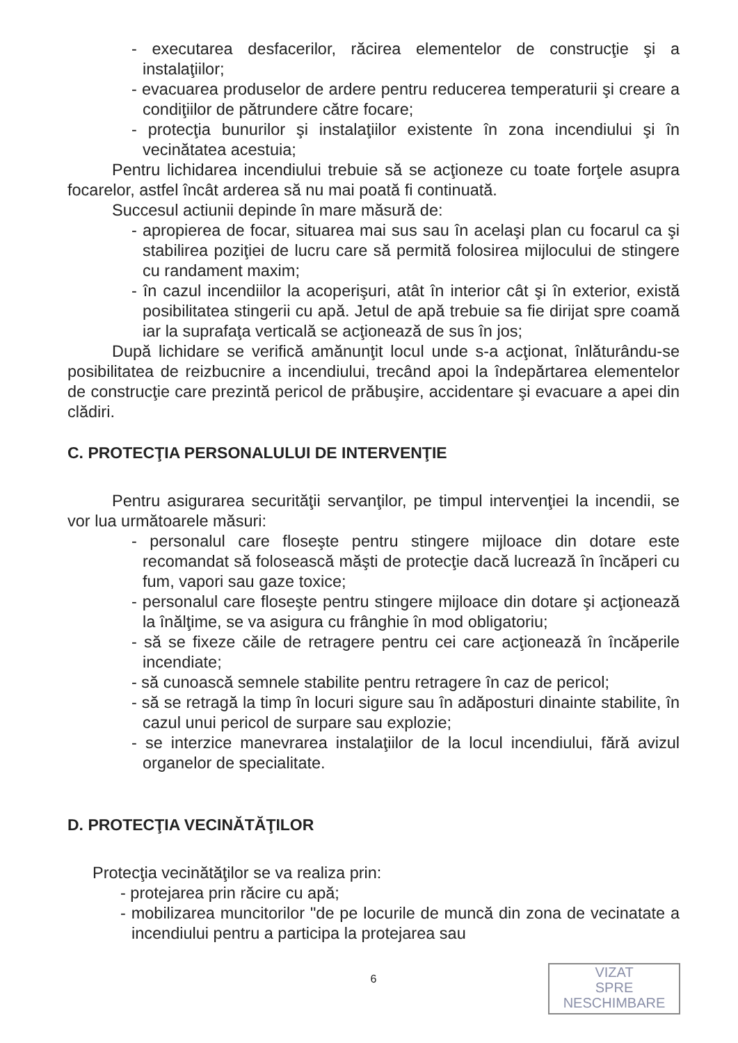- executarea desfacerilor, răcirea elementelor de construcţie şi a instalaţiilor;
- evacuarea produselor de ardere pentru reducerea temperaturii şi creare a condiţiilor de pătrundere către focare;
- protecţia bunurilor şi instalaţiilor existente în zona incendiului şi în vecinătatea acestuia;
Pentru lichidarea incendiului trebuie să se acţioneze cu toate forţele asupra focarelor, astfel încât arderea să nu mai poată fi continuată.
Succesul actiunii depinde în mare măsură de:
- apropierea de focar, situarea mai sus sau în acelaşi plan cu focarul ca şi stabilirea poziţiei de lucru care să permită folosirea mijlocului de stingere cu randament maxim;
- în cazul incendiilor la acoperişuri, atât în interior cât şi în exterior, există posibilitatea stingerii cu apă. Jetul de apă trebuie sa fie dirijat spre coamă iar la suprafaţa verticală se acţionează de sus în jos;
După lichidare se verifică amănunţit locul unde s-a acţionat, înlăturându-se posibilitatea de reizbucnire a incendiului, trecând apoi la îndepărtarea elementelor de construcţie care prezintă pericol de prăbuşire, accidentare şi evacuare a apei din clădiri.
C. PROTECŢIA PERSONALULUI DE INTERVENŢIE
Pentru asigurarea securităţii servanţilor, pe timpul intervenţiei la incendii, se vor lua următoarele măsuri:
- personalul care floseşte pentru stingere mijloace din dotare este recomandat să folosească măşti de protecţie dacă lucrează în încăperi cu fum, vapori sau gaze toxice;
- personalul care floseşte pentru stingere mijloace din dotare şi acţionează la înălţime, se va asigura cu frânghie în mod obligatoriu;
- să se fixeze căile de retragere pentru cei care acţionează în încăperile incendiate;
- să cunoască semnele stabilite pentru retragere în caz de pericol;
- să se retragă la timp în locuri sigure sau în adăposturi dinainte stabilite, în cazul unui pericol de surpare sau explozie;
- se interzice manevrarea instalaţiilor de la locul incendiului, fără avizul organelor de specialitate.
D. PROTECŢIA VECINĂTĂŢILOR
Protecţia vecinătăţilor se va realiza prin:
- protejarea prin răcire cu apă;
- mobilizarea muncitorilor "de pe locurile de muncă din zona de vecinatate a incendiului pentru a participa la protejarea sau
6
VIZAT
SPRE
NESCHIMBARE